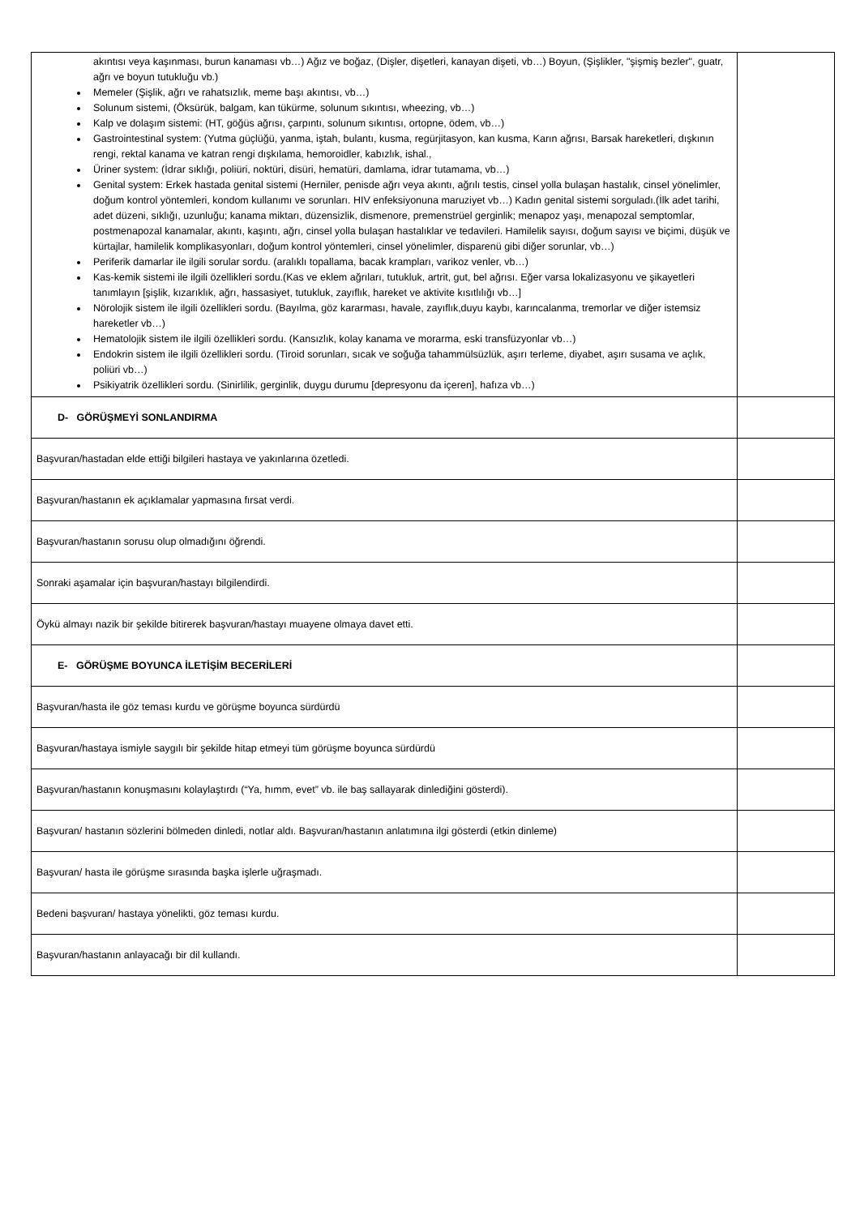| akıntısı veya kaşınması, burun kanaması vb…) Ağız ve boğaz, (Dişler, dişetleri, kanayan dişeti, vb…) Boyun, (Şişlikler, "şişmiş bezler", guatr, ağrı ve boyun tutukluğu vb.) Memeler (Şişlik, ağrı ve rahatsızlık, meme başı akıntısı, vb…) Solunum sistemi, (Öksürük, balgam, kan tükürme, solunum sıkıntısı, wheezing, vb…) Kalp ve dolaşım sistemi: (HT, göğüs ağrısı, çarpıntı, solunum sıkıntısı, ortopne, ödem, vb…) Gastrointestinal system: (Yutma güçlüğü, yanma, iştah, bulantı, kusma, regürjitasyon, kan kusma, Karın ağrısı, Barsak hareketleri, dışkının rengi, rektal kanama ve katran rengi dışkılama, hemoroidler, kabızlık, ishal., Üriner system: (İdrar sıklığı, poliüri, noktüri, disüri, hematüri, damlama, idrar tutamama, vb…) Genital system: Erkek hastada genital sistemi (Herniler, penisde ağrı veya akıntı, ağrılı testis, cinsel yolla bulaşan hastalık, cinsel yönelimler, doğum kontrol yöntemleri, kondom kullanımı ve sorunları. HIV enfeksiyonuna maruziyet vb…) Kadın genital sistemi sorguladı.(İlk adet tarihi, adet düzeni, sıklığı, uzunluğu; kanama miktarı, düzensizlik, dismenore, premenstrüel gerginlik; menapoz yaşı, menapozal semptomlar, postmenapozal kanamalar, akıntı, kaşıntı, ağrı, cinsel yolla bulaşan hastalıklar ve tedavileri. Hamilelik sayısı, doğum sayısı ve biçimi, düşük ve kürtajlar, hamilelik komplikasyonları, doğum kontrol yöntemleri, cinsel yönelimler, disparenü gibi diğer sorunlar, vb…) Periferik damarlar ile ilgili sorular sordu. (aralıklı topallama, bacak krampları, varikoz venler, vb…) Kas-kemik sistemi ile ilgili özellikleri sordu.(Kas ve eklem ağrıları, tutukluk, artrit, gut, bel ağrısı. Eğer varsa lokalizasyonu ve şikayetleri tanımlayın [şişlik, kızarıklık, ağrı, hassasiyet, tutukluk, zayıflık, hareket ve aktivite kısıtlılığı vb…] Nörolojik sistem ile ilgili özellikleri sordu. (Bayılma, göz kararması, havale, zayıflık,duyu kaybı, karıncalanma, tremorlar ve diğer istemsiz hareketler vb…) Hematolojik sistem ile ilgili özellikleri sordu. (Kansızlık, kolay kanama ve morarma, eski transfüzyonlar vb…) Endokrin sistem ile ilgili özellikleri sordu. (Tiroid sorunları, sıcak ve soğuğa tahammülsüzlük, aşırı terleme, diyabet, aşırı susama ve açlık, poliüri vb…) Psikiyatrik özellikleri sordu. (Sinirlilik, gerginlik, duygu durumu [depresyonu da içeren], hafıza vb…) | |
| D- GÖRÜŞMEYİ SONLANDIRMA | |
| Başvuran/hastadan elde ettiği bilgileri hastaya ve yakınlarına özetledi. | |
| Başvuran/hastanın ek açıklamalar yapmasına fırsat verdi. | |
| Başvuran/hastanın sorusu olup olmadığını öğrendi. | |
| Sonraki aşamalar için başvuran/hastayı bilgilendirdi. | |
| Öykü almayı nazik bir şekilde bitirerek başvuran/hastayı muayene olmaya davet etti. | |
| E- GÖRÜŞME BOYUNCA İLETİŞİM BECERİLERİ | |
| Başvuran/hasta ile göz teması kurdu ve görüşme boyunca sürdürdü | |
| Başvuran/hastaya ismiyle saygılı bir şekilde hitap etmeyi tüm görüşme boyunca sürdürdü | |
| Başvuran/hastanın konuşmasını kolaylaştırdı (“Ya, hımm, evet” vb. ile baş sallayarak dinlediğini gösterdi). | |
| Başvuran/ hastanın sözlerini bölmeden dinledi, notlar aldı. Başvuran/hastanın anlatımına ilgi gösterdi (etkin dinleme) | |
| Başvuran/ hasta ile görüşme sırasında başka işlerle uğraşmadı. | |
| Bedeni başvuran/ hastaya yönelikti, göz teması kurdu. | |
| Başvuran/hastanın anlayacağı bir dil kullandı. | |